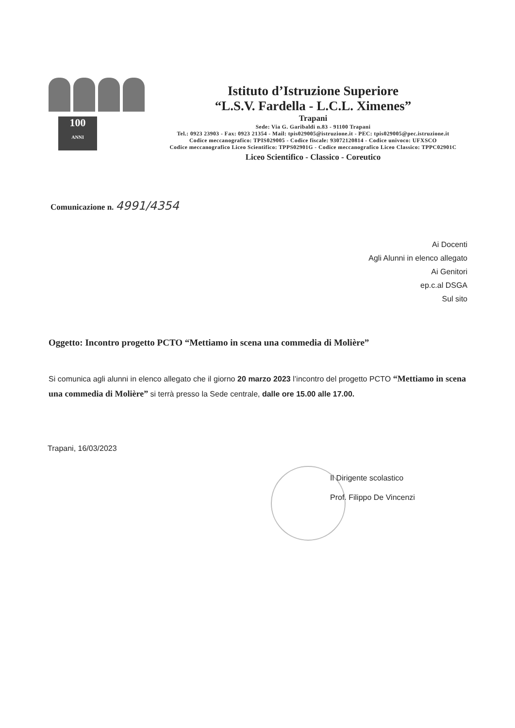100
ANNI
Istituto d’Istruzione Superiore
“L.S.V. Fardella - L.C.L. Ximenes”
Trapani
Sede: Via G. Garibaldi n.83 - 91100 Trapani
Tel.: 0923 23903 - Fax: 0923 21354 - Mail: tpis029005@istruzione.it - PEC: tpis029005@pec.istruzione.it
Codice meccanografico: TPIS029005 - Codice fiscale: 93072120814 - Codice univoco: UFXSCO
Codice meccanografico Liceo Scientifico: TPPS02901G - Codice meccanografico Liceo Classico: TPPC02901C
Liceo Scientifico - Classico - Coreutico
Comunicazione n. 4991/4354
Ai Docenti
Agli Alunni in elenco allegato
Ai Genitori
ep.c.al DSGA
Sul sito
Oggetto: Incontro progetto PCTO “Mettiamo in scena una commedia di Molière”
Si comunica agli alunni in elenco allegato che il giorno 20 marzo 2023 l’incontro del progetto PCTO “Mettiamo in scena una commedia di Molière” si terrà presso la Sede centrale, dalle ore 15.00 alle 17.00.
Trapani, 16/03/2023
Il Dirigente scolastico
Prof. Filippo De Vincenzi